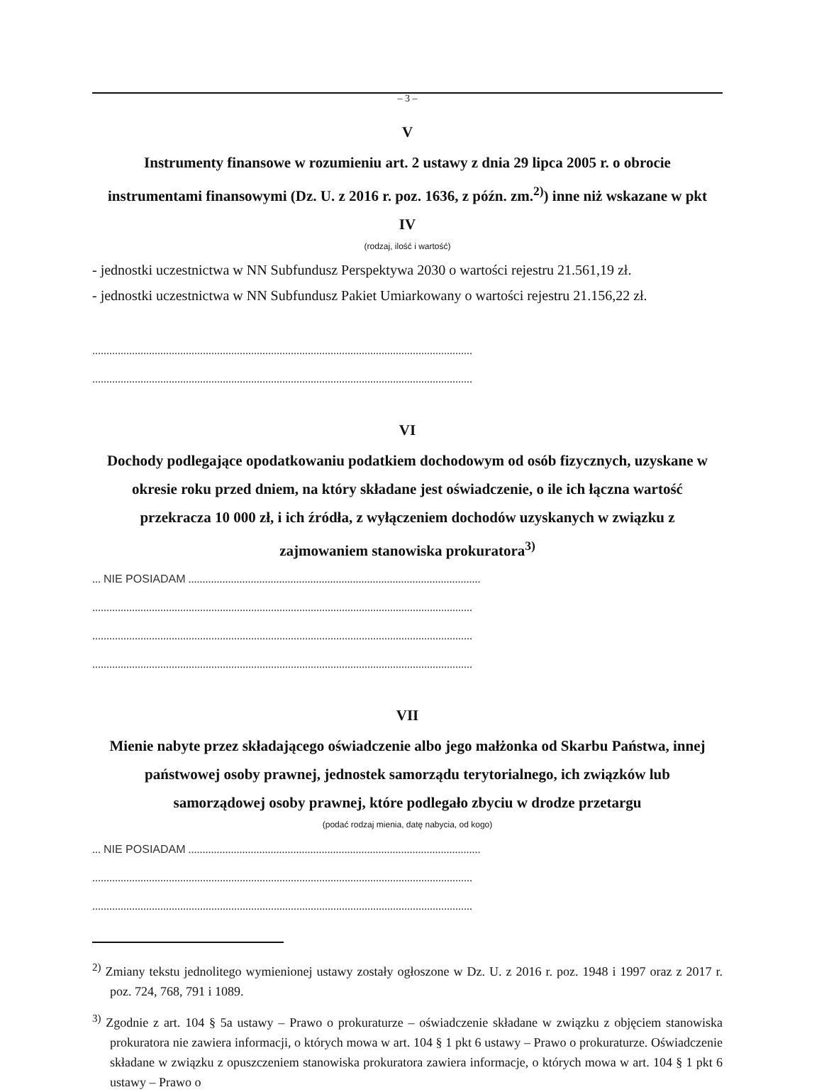– 3 –
V
Instrumenty finansowe w rozumieniu art. 2 ustawy z dnia 29 lipca 2005 r. o obrocie instrumentami finansowymi (Dz. U. z 2016 r. poz. 1636, z późn. zm.<sup>2)</sup>) inne niż wskazane w pkt IV
(rodzaj, ilość i wartość)
- jednostki uczestnictwa w NN Subfundusz Perspektywa 2030 o wartości rejestru 21.561,19 zł.
- jednostki uczestnictwa w NN Subfundusz Pakiet Umiarkowany o wartości rejestru 21.156,22 zł.
......................................................................................................................................
......................................................................................................................................
VI
Dochody podlegające opodatkowaniu podatkiem dochodowym od osób fizycznych, uzyskane w okresie roku przed dniem, na który składane jest oświadczenie, o ile ich łączna wartość przekracza 10 000 zł, i ich źródła, z wyłączeniem dochodów uzyskanych w związku z zajmowaniem stanowiska prokuratora<sup>3)</sup>
... NIE POSIADAM .......................................................................................................
......................................................................................................................................
......................................................................................................................................
......................................................................................................................................
VII
Mienie nabyte przez składającego oświadczenie albo jego małżonka od Skarbu Państwa, innej państwowej osoby prawnej, jednostek samorządu terytorialnego, ich związków lub samorządowej osoby prawnej, które podlegało zbyciu w drodze przetargu
(podać rodzaj mienia, datę nabycia, od kogo)
... NIE POSIADAM .......................................................................................................
......................................................................................................................................
......................................................................................................................................
<sup>2)</sup> Zmiany tekstu jednolitego wymienionej ustawy zostały ogłoszone w Dz. U. z 2016 r. poz. 1948 i 1997 oraz z 2017 r. poz. 724, 768, 791 i 1089.
<sup>3)</sup> Zgodnie z art. 104 § 5a ustawy – Prawo o prokuraturze – oświadczenie składane w związku z objęciem stanowiska prokuratora nie zawiera informacji, o których mowa w art. 104 § 1 pkt 6 ustawy – Prawo o prokuraturze. Oświadczenie składane w związku z opuszczeniem stanowiska prokuratora zawiera informacje, o których mowa w art. 104 § 1 pkt 6 ustawy – Prawo o